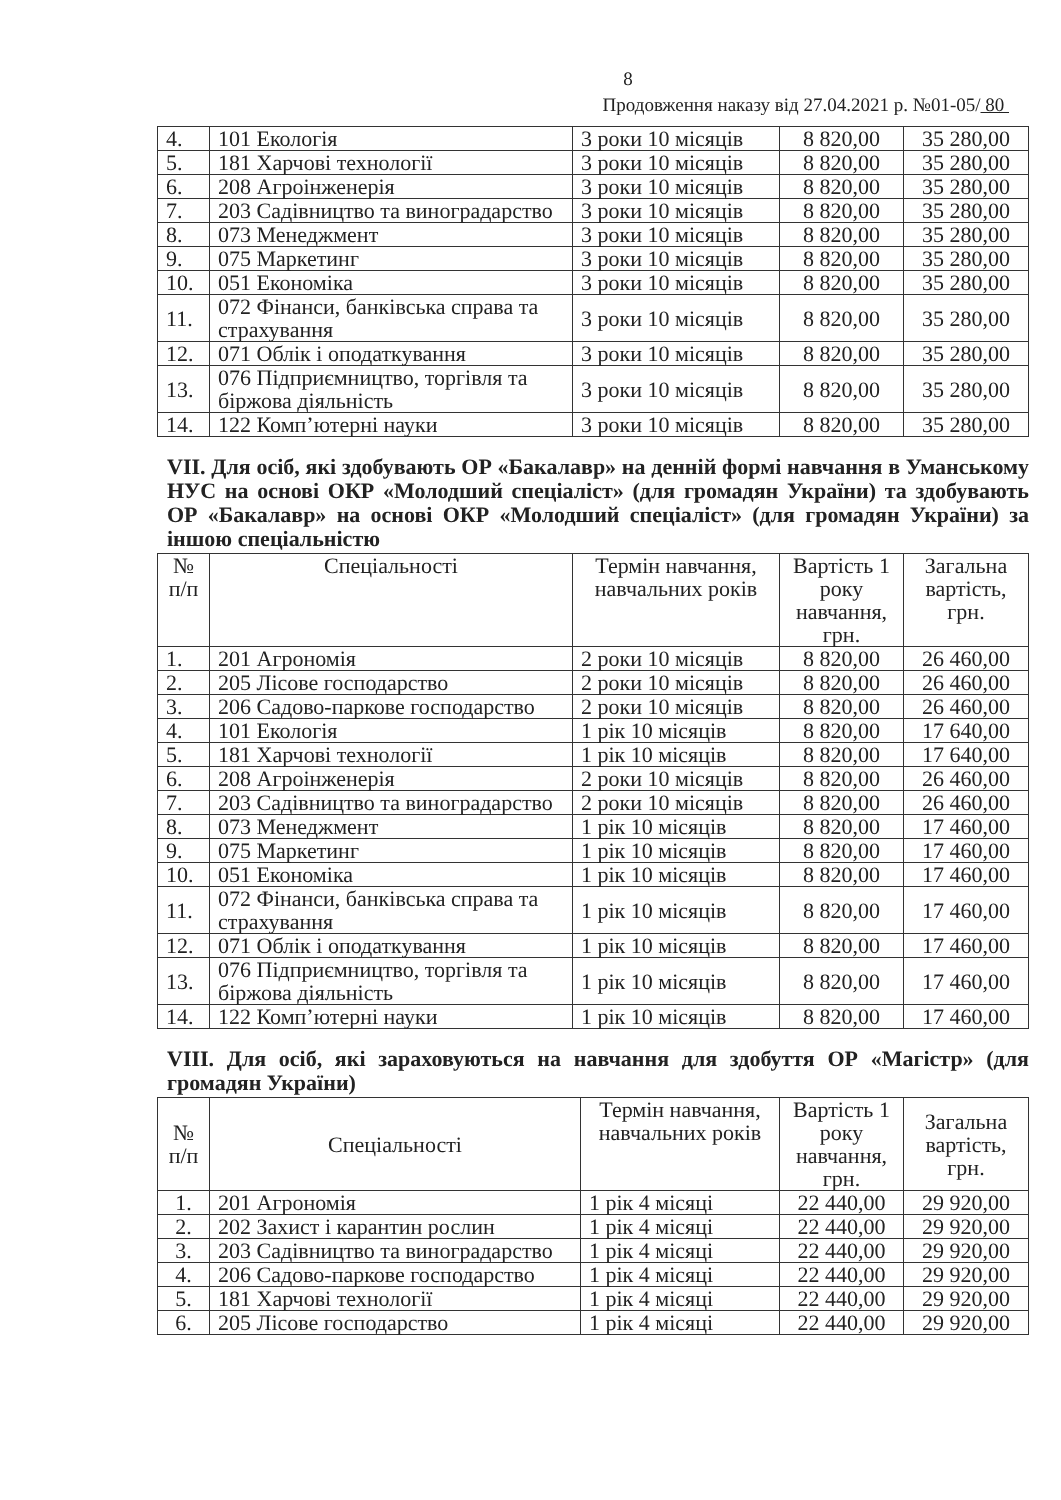8
Продовження наказу від 27.04.2021 р. №01-05/ 80
| 4. | 101 Екологія | 3 роки 10 місяців | 8 820,00 | 35 280,00 |
| 5. | 181 Харчові технології | 3 роки 10 місяців | 8 820,00 | 35 280,00 |
| 6. | 208 Агроінженерія | 3 роки 10 місяців | 8 820,00 | 35 280,00 |
| 7. | 203 Садівництво та виноградарство | 3 роки 10 місяців | 8 820,00 | 35 280,00 |
| 8. | 073 Менеджмент | 3 роки 10 місяців | 8 820,00 | 35 280,00 |
| 9. | 075 Маркетинг | 3 роки 10 місяців | 8 820,00 | 35 280,00 |
| 10. | 051 Економіка | 3 роки 10 місяців | 8 820,00 | 35 280,00 |
| 11. | 072 Фінанси, банківська справа та страхування | 3 роки 10 місяців | 8 820,00 | 35 280,00 |
| 12. | 071 Облік і оподаткування | 3 роки 10 місяців | 8 820,00 | 35 280,00 |
| 13. | 076 Підприємництво, торгівля та біржова діяльність | 3 роки 10 місяців | 8 820,00 | 35 280,00 |
| 14. | 122 Комп’ютерні науки | 3 роки 10 місяців | 8 820,00 | 35 280,00 |
VII. Для осіб, які здобувають ОР «Бакалавр» на денній формі навчання в Уманському НУС на основі ОКР «Молодший спеціаліст» (для громадян України) та здобувають ОР «Бакалавр» на основі ОКР «Молодший спеціаліст» (для громадян України) за іншою спеціальністю
| № п/п | Спеціальності | Термін навчання, навчальних років | Вартість 1 року навчання, грн. | Загальна вартість, грн. |
| --- | --- | --- | --- | --- |
| 1. | 201 Агрономія | 2 роки 10 місяців | 8 820,00 | 26 460,00 |
| 2. | 205 Лісове господарство | 2 роки 10 місяців | 8 820,00 | 26 460,00 |
| 3. | 206 Садово-паркове господарство | 2 роки 10 місяців | 8 820,00 | 26 460,00 |
| 4. | 101 Екологія | 1 рік 10 місяців | 8 820,00 | 17 640,00 |
| 5. | 181 Харчові технології | 1 рік 10 місяців | 8 820,00 | 17 640,00 |
| 6. | 208 Агроінженерія | 2 роки 10 місяців | 8 820,00 | 26 460,00 |
| 7. | 203 Садівництво та виноградарство | 2 роки 10 місяців | 8 820,00 | 26 460,00 |
| 8. | 073 Менеджмент | 1 рік 10 місяців | 8 820,00 | 17 460,00 |
| 9. | 075 Маркетинг | 1 рік 10 місяців | 8 820,00 | 17 460,00 |
| 10. | 051 Економіка | 1 рік 10 місяців | 8 820,00 | 17 460,00 |
| 11. | 072 Фінанси, банківська справа та страхування | 1 рік 10 місяців | 8 820,00 | 17 460,00 |
| 12. | 071 Облік і оподаткування | 1 рік 10 місяців | 8 820,00 | 17 460,00 |
| 13. | 076 Підприємництво, торгівля та біржова діяльність | 1 рік 10 місяців | 8 820,00 | 17 460,00 |
| 14. | 122 Комп’ютерні науки | 1 рік 10 місяців | 8 820,00 | 17 460,00 |
VIII. Для осіб, які зараховуються на навчання для здобуття ОР «Магістр» (для громадян України)
| № п/п | Спеціальності | Термін навчання, навчальних років | Вартість 1 року навчання, грн. | Загальна вартість, грн. |
| --- | --- | --- | --- | --- |
| 1. | 201 Агрономія | 1 рік 4 місяці | 22 440,00 | 29 920,00 |
| 2. | 202 Захист і карантин рослин | 1 рік 4 місяці | 22 440,00 | 29 920,00 |
| 3. | 203 Садівництво та виноградарство | 1 рік 4 місяці | 22 440,00 | 29 920,00 |
| 4. | 206 Садово-паркове господарство | 1 рік 4 місяці | 22 440,00 | 29 920,00 |
| 5. | 181 Харчові технології | 1 рік 4 місяці | 22 440,00 | 29 920,00 |
| 6. | 205 Лісове господарство | 1 рік 4 місяці | 22 440,00 | 29 920,00 |